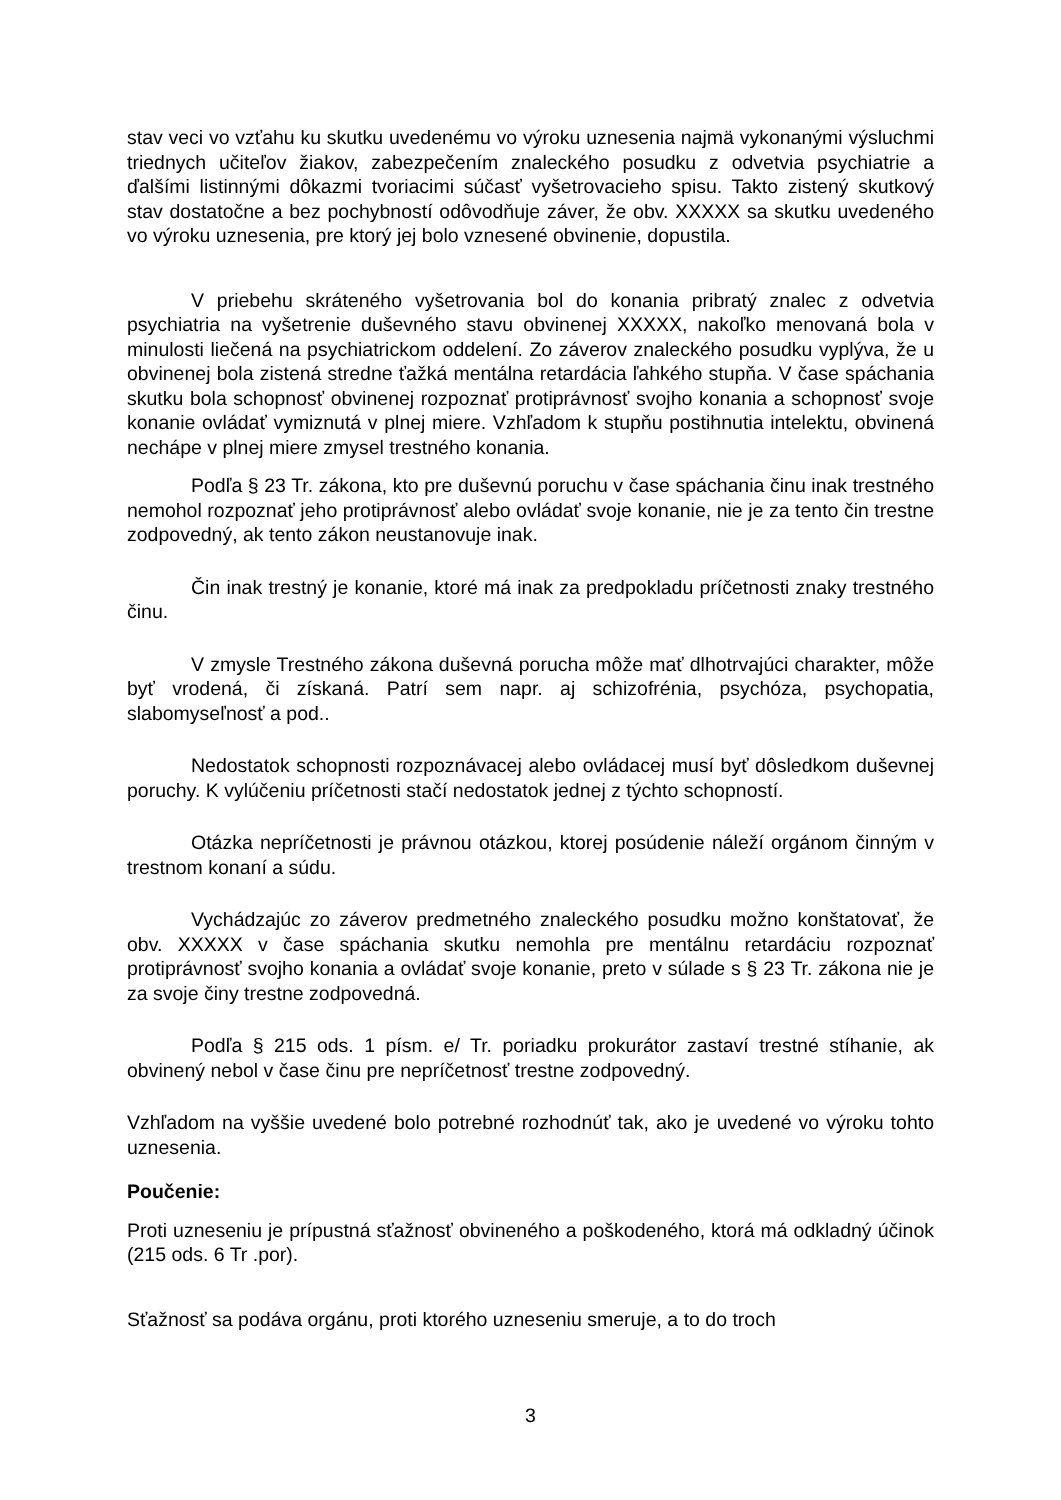stav veci vo vzťahu ku skutku uvedenému vo výroku uznesenia najmä vykonanými výsluchmi triednych učiteľov žiakov, zabezpečením znaleckého posudku z odvetvia psychiatrie a ďalšími listinnými dôkazmi tvoriacimi súčasť vyšetrovacieho spisu. Takto zistený skutkový stav dostatočne a bez pochybností odôvodňuje záver, že obv. XXXXX sa skutku uvedeného vo výroku uznesenia, pre ktorý jej bolo vznesené obvinenie, dopustila.
V priebehu skráteného vyšetrovania bol do konania pribratý znalec z odvetvia psychiatria na vyšetrenie duševného stavu obvinenej XXXXX, nakoľko menovaná bola v minulosti liečená na psychiatrickom oddelení. Zo záverov znaleckého posudku vyplýva, že u obvinenej bola zistená stredne ťažká mentálna retardácia ľahkého stupňa. V čase spáchania skutku bola schopnosť obvinenej rozpoznať protiprávnosť svojho konania a schopnosť svoje konanie ovládať vymiznutá v plnej miere. Vzhľadom k stupňu postihnutia intelektu, obvinená nechápe v plnej miere zmysel trestného konania.
Podľa § 23 Tr. zákona, kto pre duševnú poruchu v čase spáchania činu inak trestného nemohol rozpoznať jeho protiprávnosť alebo ovládať svoje konanie, nie je za tento čin trestne zodpovedný, ak tento zákon neustanovuje inak.
Čin inak trestný je konanie, ktoré má inak za predpokladu príčetnosti znaky trestného činu.
V zmysle Trestného zákona duševná porucha môže mať dlhotrvajúci charakter, môže byť vrodená, či získaná. Patrí sem napr. aj schizofrénia, psychóza, psychopatia, slabomyseľnosť a pod..
Nedostatok schopnosti rozpoznávacej alebo ovládacej musí byť dôsledkom duševnej poruchy. K vylúčeniu príčetnosti stačí nedostatok jednej z týchto schopností.
Otázka nepríčetnosti je právnou otázkou, ktorej posúdenie náleží orgánom činným v trestnom konaní a súdu.
Vychádzajúc zo záverov predmetného znaleckého posudku možno konštatovať, že obv. XXXXX v čase spáchania skutku nemohla pre mentálnu retardáciu rozpoznať protiprávnosť svojho konania a ovládať svoje konanie, preto v súlade s § 23 Tr. zákona nie je za svoje činy trestne zodpovedná.
Podľa § 215 ods. 1 písm. e/ Tr. poriadku prokurátor zastaví trestné stíhanie, ak obvinený nebol v čase činu pre nepríčetnosť trestne zodpovedný.
Vzhľadom na vyššie uvedené bolo potrebné rozhodnúť tak, ako je uvedené vo výroku tohto uznesenia.
Poučenie:
Proti uzneseniu je prípustná sťažnosť obvineného a poškodeného, ktorá má odkladný účinok (215 ods. 6 Tr .por).
Sťažnosť sa podáva orgánu, proti ktorého uzneseniu smeruje, a to do troch
3